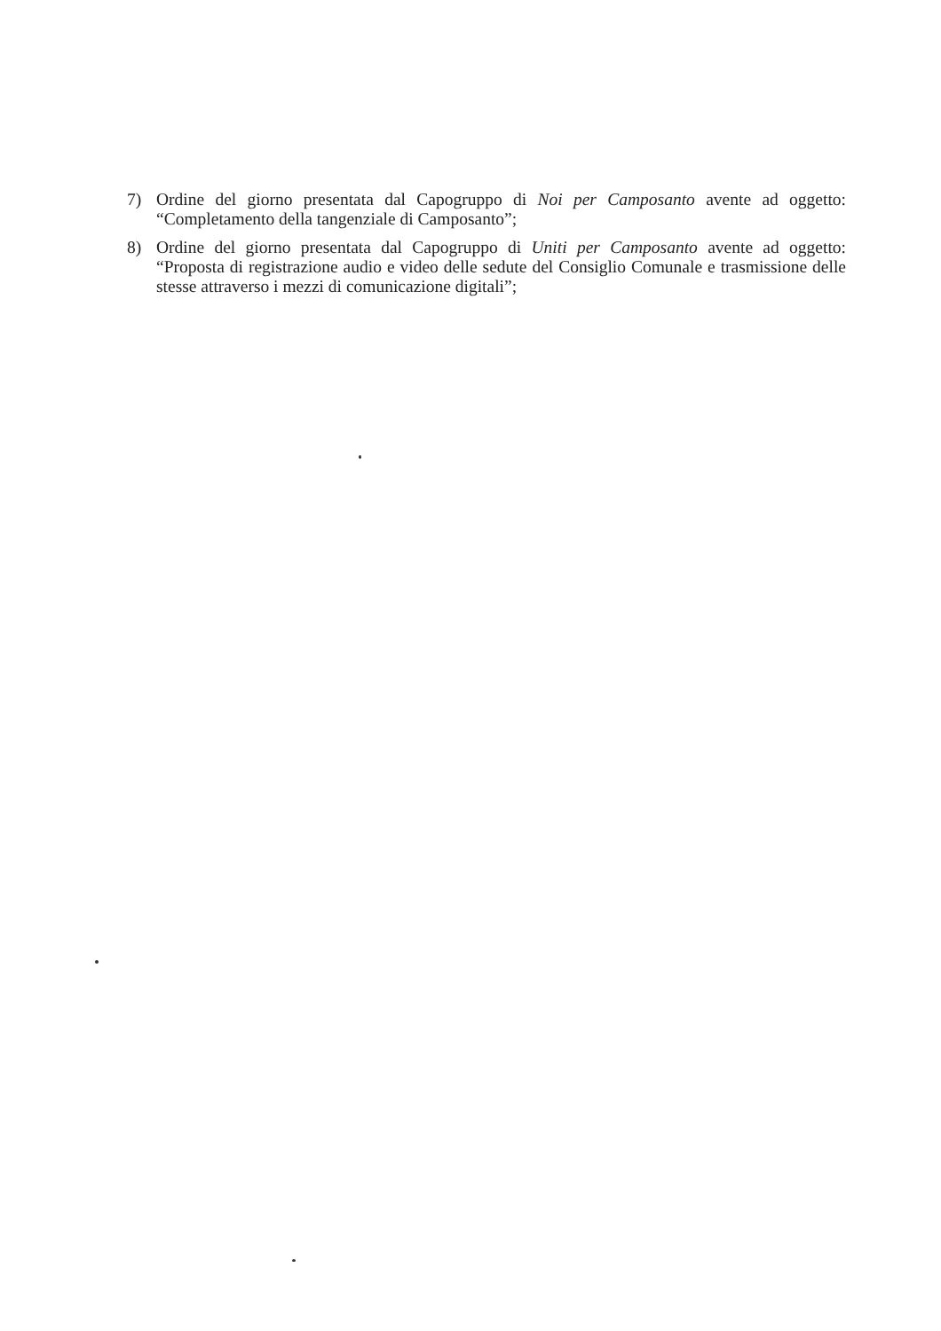7) Ordine del giorno presentata dal Capogruppo di Noi per Camposanto avente ad oggetto: “Completamento della tangenziale di Camposanto”;
8) Ordine del giorno presentata dal Capogruppo di Uniti per Camposanto avente ad oggetto: “Proposta di registrazione audio e video delle sedute del Consiglio Comunale e trasmissione delle stesse attraverso i mezzi di comunicazione digitali”;